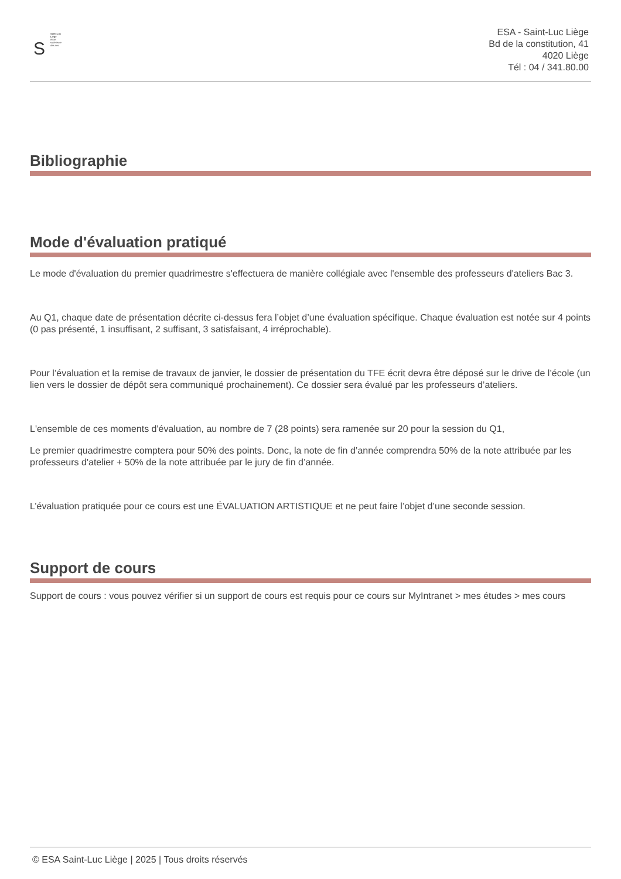S
Saint-Luc
Liège
école
supérieure
des arts
ESA - Saint-Luc Liège
Bd de la constitution, 41
4020 Liège
Tél : 04 / 341.80.00
Bibliographie
Mode d'évaluation pratiqué
Le mode d'évaluation du premier quadrimestre s'effectuera de manière collégiale avec l'ensemble des professeurs d'ateliers Bac 3.
Au Q1, chaque date de présentation décrite ci-dessus fera l’objet d’une évaluation spécifique. Chaque évaluation est notée sur 4 points (0 pas présenté, 1 insuffisant, 2 suffisant, 3 satisfaisant, 4 irréprochable).
Pour l’évaluation et la remise de travaux de janvier, le dossier de présentation du TFE écrit devra être déposé sur le drive de l’école (un lien vers le dossier de dépôt sera communiqué prochainement). Ce dossier sera évalué par les professeurs d’ateliers.
L'ensemble de ces moments d'évaluation, au nombre de 7 (28 points) sera ramenée sur 20 pour la session du Q1,
Le premier quadrimestre comptera pour 50% des points. Donc, la note de fin d’année comprendra 50% de la note attribuée par les professeurs d'atelier + 50% de la note attribuée par le jury de fin d’année.
L’évaluation pratiquée pour ce cours est une ÉVALUATION ARTISTIQUE et ne peut faire l’objet d’une seconde session.
Support de cours
Support de cours : vous pouvez vérifier si un support de cours est requis pour ce cours sur MyIntranet > mes études > mes cours
© ESA Saint-Luc Liège | 2025 | Tous droits réservés